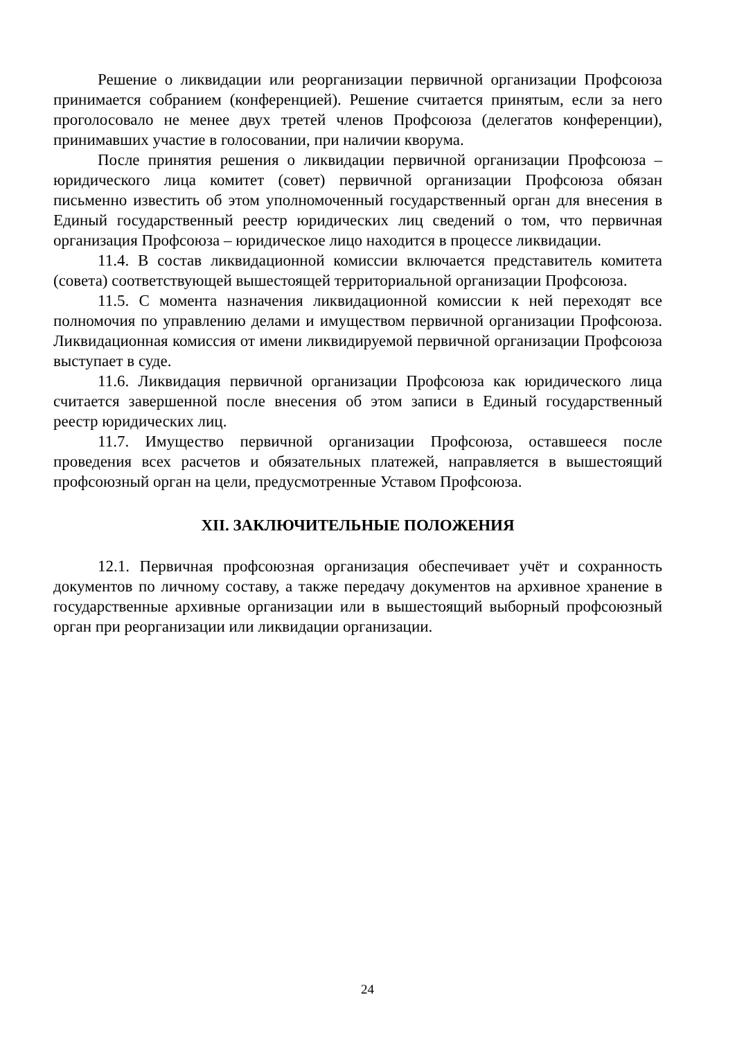Решение о ликвидации или реорганизации первичной организации Профсоюза принимается собранием (конференцией). Решение считается принятым, если за него проголосовало не менее двух третей членов Профсоюза (делегатов конференции), принимавших участие в голосовании, при наличии кворума.
После принятия решения о ликвидации первичной организации Профсоюза – юридического лица комитет (совет) первичной организации Профсоюза обязан письменно известить об этом уполномоченный государственный орган для внесения в Единый государственный реестр юридических лиц сведений о том, что первичная организация Профсоюза – юридическое лицо находится в процессе ликвидации.
11.4. В состав ликвидационной комиссии включается представитель комитета (совета) соответствующей вышестоящей территориальной организации Профсоюза.
11.5. С момента назначения ликвидационной комиссии к ней переходят все полномочия по управлению делами и имуществом первичной организации Профсоюза. Ликвидационная комиссия от имени ликвидируемой первичной организации Профсоюза выступает в суде.
11.6. Ликвидация первичной организации Профсоюза как юридического лица считается завершенной после внесения об этом записи в Единый государственный реестр юридических лиц.
11.7. Имущество первичной организации Профсоюза, оставшееся после проведения всех расчетов и обязательных платежей, направляется в вышестоящий профсоюзный орган на цели, предусмотренные Уставом Профсоюза.
XII. ЗАКЛЮЧИТЕЛЬНЫЕ ПОЛОЖЕНИЯ
12.1. Первичная профсоюзная организация обеспечивает учёт и сохранность документов по личному составу, а также передачу документов на архивное хранение в государственные архивные организации или в вышестоящий выборный профсоюзный орган при реорганизации или ликвидации организации.
24